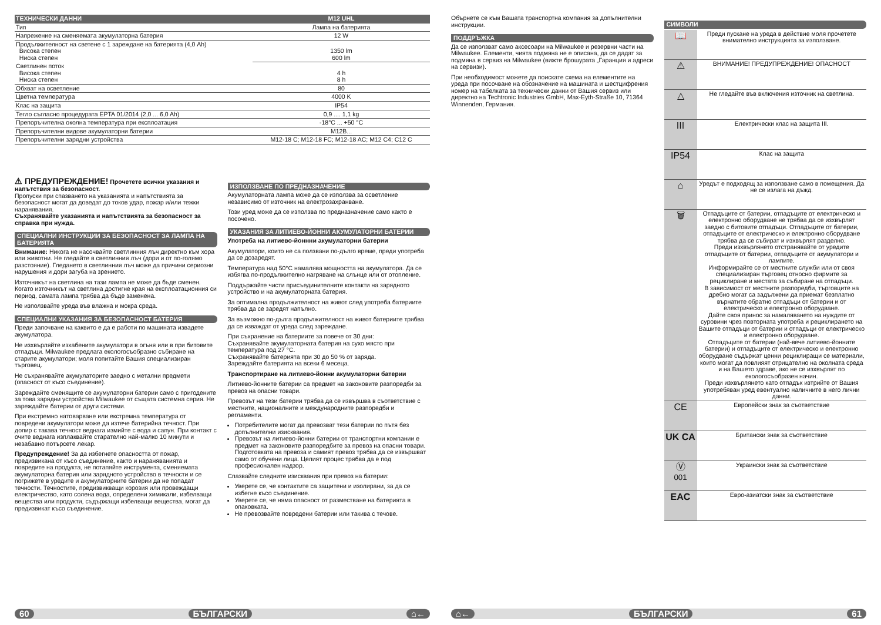| ТЕХНИЧЕСКИ ДАННИ | M12 UHL |
| --- | --- |
| Тип | Лампа на батерията |
| Напрежение на сменяемата акумулаторна батерия | 12 W |
| Продължителност на светене с 1 зареждане на батерията (4,0 Ah) Висока степен Ниска степен | 1350 lm 600 lm |
| Светлинен поток Висока степен Ниска степен | 4 h 8 h |
| Обхват на осветление | 80 |
| Цветна температура | 4000 K |
| Клас на защита | IP54 |
| Тегло съгласно процедурата EPTA 01/2014 (2,0 ... 6,0 Ah) | 0,9 .... 1,1 kg |
| Препоръчителна околна температура при експлоатация | -18°C ... +50 °C |
| Препоръчителни видове акумулаторни батерии | M12B... |
| Препоръчителни зарядни устройства | M12-18 C; M12-18 FC; M12-18 AC; M12 C4; C12 C |
⚠ ПРЕДУПРЕЖДЕНИЕ! Прочетете всички указания и напътствия за безопасност.
Пропуски при спазването на указанията и напътствията за безопасност могат да доведат до токов удар, пожар и/или тежки наранявания.
Съхранявайте указанията и напътствията за безопасност за справка при нужда.
СПЕЦИАЛНИ ИНСТРУКЦИИ ЗА БЕЗОПАСНОСТ ЗА ЛАМПА НА БАТЕРИЯТА
Внимание: Никога не насочвайте светлинния лъч директно към хора или животни. Не гледайте в светлинния лъч (дори и от по-голямо разстояние). Гледането в светлинния лъч може да причини сериозни нарушения и дори загуба на зрението.
Източникът на светлина на тази лампа не може да бъде сменен. Когато източникът на светлина достигне края на експлоатационния си период, самата лампа трябва да бъде заменена.
Не използвайте уреда във влажна и мокра среда.
СПЕЦИАЛНИ УКАЗАНИЯ ЗА БЕЗОПАСНОСТ БАТЕРИЯ
Преди започване на каквито е да е работи по машината извадете акумулатора.
Не изхвърляйте изхабените акумулатори в огъня или в при битовите отпадъци. Milwaukee предлага екологосъобразно събиране на старите акумулатори; моля попитайте Вашия специализиран търговец.
Не съхранявайте акумулаторите заедно с метални предмети (опасност от късо съединение).
Зареждайте сменящите се акумулаторни батерии само с пригодените за това зарядни устройства Milwaukee от същата системна серия. Не зареждайте батерии от други системи.
При екстремно натоварване или екстремна температура от повредени акумулатори може да изтече батерийна течност. При допир с такава течност веднага измийте с вода и сапун. При контакт с очите веднага изплаквайте старателно най-малко 10 минути и незабавно потърсете лекар.
Предупреждение! За да избегнете опасността от пожар, предизвикана от късо съединение, както и нараняванията и повредите на продукта, не потапяйте инструмента, сменяемата акумулаторна батерия или зарядното устройство в течности и се погрижете в уредите и акумулаторните батерии да не попадат течности. Течностите, предизвикващи корозия или провеждащи електричество, като солена вода, определени химикали, избелващи вещества или продукти, съдържащи избелващи вещества, могат да предизвикат късо съединение.
ИЗПОЛЗВАНЕ ПО ПРЕДНАЗНАЧЕНИЕ
Акумулаторната лампа може да се използва за осветление независимо от източник на електрозахранване.
Този уред може да се използва по предназначение само както е посочено.
УКАЗАНИЯ ЗА ЛИТИЕВО-ЙОННИ АКУМУЛАТОРНИ БАТЕРИИ
Употреба на литиево-йоннни акумулаторни батерии
Акумулатори, които не са ползвани по-дълго време, преди употреба да се дозаредят.
Температура над 50°C намалява мощността на акумулатора. Да се избягва по-продължително нагряване на слънце или от отопление.
Поддържайте чисти присъединителните контакти на зарядното устройство и на акумулаторната батерия.
За оптимална продължителност на живот след употреба батериите трябва да се заредят напълно.
За възможно по-дълга продължителност на живот батериите трябва да се изваждат от уреда след зареждане.
При съхранение на батериите за повече от 30 дни:
Съхранявайте акумулаторната батерия на сухо място при температура под 27 °C.
Съхранявайте батерията при 30 до 50 % от заряда.
Зареждайте батерията на всеки 6 месеца.
Транспортиране на литиево-йонни акумулаторни батерии
Литиево-йонните батерии са предмет на законовите разпоредби за превоз на опасни товари.
Превозът на тези батерии трябва да се извършва в съответствие с местните, националните и международните разпоредби и регламенти.
Потребителите могат да превозват тези батерии по пътя без допълнителни изисквания.
Превозът на литиево-йонни батерии от транспортни компании е предмет на законовите разпоредбите за превоз на опасни товари. Подготовката на превоза и самият превоз трябва да се извършват само от обучени лица. Целият процес трябва да е под професионален надзор.
Спазвайте следните изисквания при превоз на батерии:
Уверете се, че контактите са защитени и изолирани, за да се избегне късо съединение.
Уверете се, че няма опасност от разместване на батерията в опаковката.
Не превозвайте повредени батерии или такива с течове.
60 БЪЛГАРСКИ ⌂←
Обърнете се към Вашата транспортна компания за допълнителни инструкции.
ПОДДРЪЖКА
Да се използват само аксесоари на Milwaukee и резервни части на Milwaukee. Елементи, чията подмяна не е описана, да се дадат за подмяна в сервиз на Milwaukee (вижте брошурата „Гаранция и адреси на сервизи).
При необходимост можете да поискате схема на елементите на уреда при посочване на обозначение на машината и шестцифрения номер на табелката за технически данни от Вашия сервиз или директно на Techtronic Industries GmbH, Max-Eyth-Straße 10, 71364 Winnenden, Германия.
СИМВОЛИ
| 📖 | Преди пускане на уреда в действие моля прочетете внимателно инструкцията за използване. |
| ⚠ | ВНИМАНИЕ! ПРЕДУПРЕЖДЕНИЕ! ОПАСНОСТ |
| △ | Не гледайте във включения източник на светлина. |
| III | Електрически клас на защита III. |
| IP54 | Клас на защита |
| ⌂ | Уредът е подходящ за използване само в помещения. Да не се излага на дъжд. |
| 🗑 | Отпадъците от батерии, отпадъците от електрическо и електронно оборудване не трябва да се изхвърлят заедно с битовите отпадъци. Отпадъците от батерии, отпадъците от електрическо и електронно оборудване трябва да се събират и изхвърлят разделно. Преди изхвърлянето отстранявайте от уредите отпадъците от батерии, отпадъците от акумулатори и лампите. Информирайте се от местните служби или от своя специализиран търговец относно фирмите за рециклиране и местата за събиране на отпадъци. В зависимост от местните разпоредби, търговците на дребно могат са задължени да приемат безплатно върнатите обратно отпадъци от батерии и от електрическо и електронно оборудване. Дайте своя принос за намаляването на нуждите от суровини чрез повторната употреба и рециклирането на Вашите отпадъци от батерии и отпадъци от електрическо и електронно оборудване. Отпадъците от батерии (най-вече литиево-йонните батерии) и отпадъците от електрическо и електронно оборудване съдържат ценни рециклиращи се материали, които могат да повлияят отрицателно на околната среда и на Вашето здраве, ако не се изхвърлят по екологосъобразен начин. Преди изхвърлянето като отпадък изтрийте от Вашия употребяван уред евентуално наличните в него лични данни. |
| CE | Европейски знак за съответствие |
| UK CA | Британски знак за съответствие |
| Ⓥ 001 | Украински знак за съответствие |
| EAC | Евро-азиатски знак за съответствие |
⌂← БЪЛГАРСКИ 61